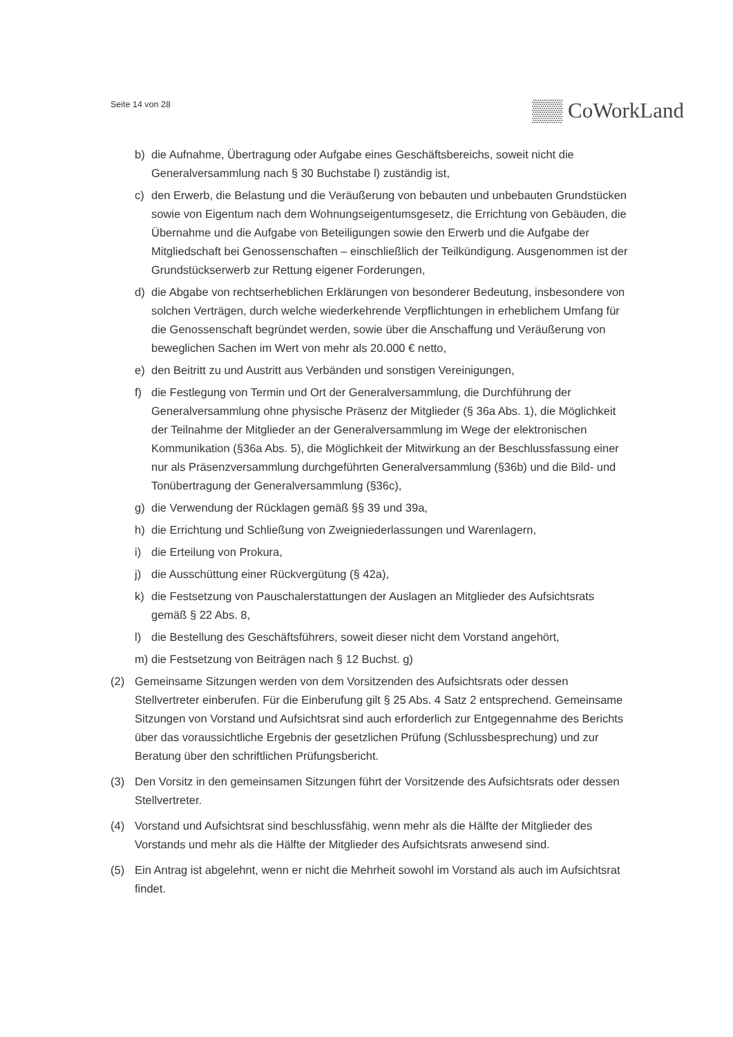Seite 14 von 28 ▒▒ CoWorkLand
b) die Aufnahme, Übertragung oder Aufgabe eines Geschäftsbereichs, soweit nicht die Generalversammlung nach § 30 Buchstabe l) zuständig ist,
c) den Erwerb, die Belastung und die Veräußerung von bebauten und unbebauten Grundstücken sowie von Eigentum nach dem Wohnungseigentumsgesetz, die Errichtung von Gebäuden, die Übernahme und die Aufgabe von Beteiligungen sowie den Erwerb und die Aufgabe der Mitgliedschaft bei Genossenschaften – einschließlich der Teilkündigung. Ausgenommen ist der Grundstückserwerb zur Rettung eigener Forderungen,
d) die Abgabe von rechtserheblichen Erklärungen von besonderer Bedeutung, insbesondere von solchen Verträgen, durch welche wiederkehrende Verpflichtungen in erheblichem Umfang für die Genossenschaft begründet werden, sowie über die Anschaffung und Veräußerung von beweglichen Sachen im Wert von mehr als 20.000 € netto,
e) den Beitritt zu und Austritt aus Verbänden und sonstigen Vereinigungen,
f) die Festlegung von Termin und Ort der Generalversammlung, die Durchführung der Generalversammlung ohne physische Präsenz der Mitglieder (§ 36a Abs. 1), die Möglichkeit der Teilnahme der Mitglieder an der Generalversammlung im Wege der elektronischen Kommunikation (§36a Abs. 5), die Möglichkeit der Mitwirkung an der Beschlussfassung einer nur als Präsenzversammlung durchgeführten Generalversammlung (§36b) und die Bild- und Tonübertragung der Generalversammlung (§36c),
g) die Verwendung der Rücklagen gemäß §§ 39 und 39a,
h) die Errichtung und Schließung von Zweigniederlassungen und Warenlagern,
i) die Erteilung von Prokura,
j) die Ausschüttung einer Rückvergütung (§ 42a),
k) die Festsetzung von Pauschalerstattungen der Auslagen an Mitglieder des Aufsichtsrats gemäß § 22 Abs. 8,
l) die Bestellung des Geschäftsführers, soweit dieser nicht dem Vorstand angehört,
m) die Festsetzung von Beiträgen nach § 12 Buchst. g)
(2) Gemeinsame Sitzungen werden von dem Vorsitzenden des Aufsichtsrats oder dessen Stellvertreter einberufen. Für die Einberufung gilt § 25 Abs. 4 Satz 2 entsprechend. Gemeinsame Sitzungen von Vorstand und Aufsichtsrat sind auch erforderlich zur Entgegennahme des Berichts über das voraussichtliche Ergebnis der gesetzlichen Prüfung (Schlussbesprechung) und zur Beratung über den schriftlichen Prüfungsbericht.
(3) Den Vorsitz in den gemeinsamen Sitzungen führt der Vorsitzende des Aufsichtsrats oder dessen Stellvertreter.
(4) Vorstand und Aufsichtsrat sind beschlussfähig, wenn mehr als die Hälfte der Mitglieder des Vorstands und mehr als die Hälfte der Mitglieder des Aufsichtsrats anwesend sind.
(5) Ein Antrag ist abgelehnt, wenn er nicht die Mehrheit sowohl im Vorstand als auch im Aufsichtsrat findet.